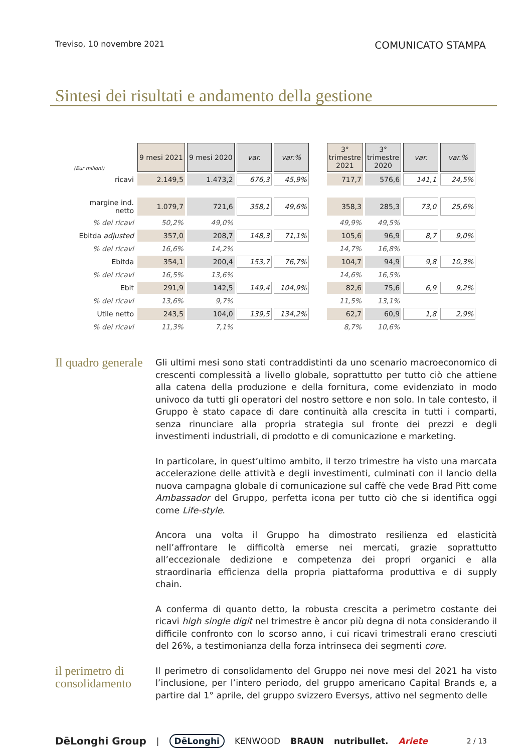Treviso, 10 novembre 2021 COMUNICATO STAMPA
Sintesi dei risultati e andamento della gestione
| (Eur milioni) | 9 mesi 2021 | 9 mesi 2020 | var. | var.% | | 3° trimestre 2021 | 3° trimestre 2020 | var. | var.% |
| ricavi | 2.149,5 | 1.473,2 | 676,3 | 45,9% | | 717,7 | 576,6 | 141,1 | 24,5% |
| margine ind. netto | 1.079,7 | 721,6 | 358,1 | 49,6% | | 358,3 | 285,3 | 73,0 | 25,6% |
| % dei ricavi | 50,2% | 49,0% | | | | 49,9% | 49,5% | | |
| Ebitda adjusted | 357,0 | 208,7 | 148,3 | 71,1% | | 105,6 | 96,9 | 8,7 | 9,0% |
| % dei ricavi | 16,6% | 14,2% | | | | 14,7% | 16,8% | | |
| Ebitda | 354,1 | 200,4 | 153,7 | 76,7% | | 104,7 | 94,9 | 9,8 | 10,3% |
| % dei ricavi | 16,5% | 13,6% | | | | 14,6% | 16,5% | | |
| Ebit | 291,9 | 142,5 | 149,4 | 104,9% | | 82,6 | 75,6 | 6,9 | 9,2% |
| % dei ricavi | 13,6% | 9,7% | | | | 11,5% | 13,1% | | |
| Utile netto | 243,5 | 104,0 | 139,5 | 134,2% | | 62,7 | 60,9 | 1,8 | 2,9% |
| % dei ricavi | 11,3% | 7,1% | | | | 8,7% | 10,6% | | |
Il quadro generale
Gli ultimi mesi sono stati contraddistinti da uno scenario macroeconomico di crescenti complessità a livello globale, soprattutto per tutto ciò che attiene alla catena della produzione e della fornitura, come evidenziato in modo univoco da tutti gli operatori del nostro settore e non solo. In tale contesto, il Gruppo è stato capace di dare continuità alla crescita in tutti i comparti, senza rinunciare alla propria strategia sul fronte dei prezzi e degli investimenti industriali, di prodotto e di comunicazione e marketing.
In particolare, in quest’ultimo ambito, il terzo trimestre ha visto una marcata accelerazione delle attività e degli investimenti, culminati con il lancio della nuova campagna globale di comunicazione sul caffè che vede Brad Pitt come Ambassador del Gruppo, perfetta icona per tutto ciò che si identifica oggi come Life-style.
Ancora una volta il Gruppo ha dimostrato resilienza ed elasticità nell’affrontare le difficoltà emerse nei mercati, grazie soprattutto all’eccezionale dedizione e competenza dei propri organici e alla straordinaria efficienza della propria piattaforma produttiva e di supply chain.
A conferma di quanto detto, la robusta crescita a perimetro costante dei ricavi high single digit nel trimestre è ancor più degna di nota considerando il difficile confronto con lo scorso anno, i cui ricavi trimestrali erano cresciuti del 26%, a testimonianza della forza intrinseca dei segmenti core.
il perimetro di consolidamento
Il perimetro di consolidamento del Gruppo nei nove mesi del 2021 ha visto l’inclusione, per l’intero periodo, del gruppo americano Capital Brands e, a partire dal 1° aprile, del gruppo svizzero Eversys, attivo nel segmento delle
DēLonghi Group | DēLonghi KENWOOD BRAUN nutribullet. Ariete 2 / 13